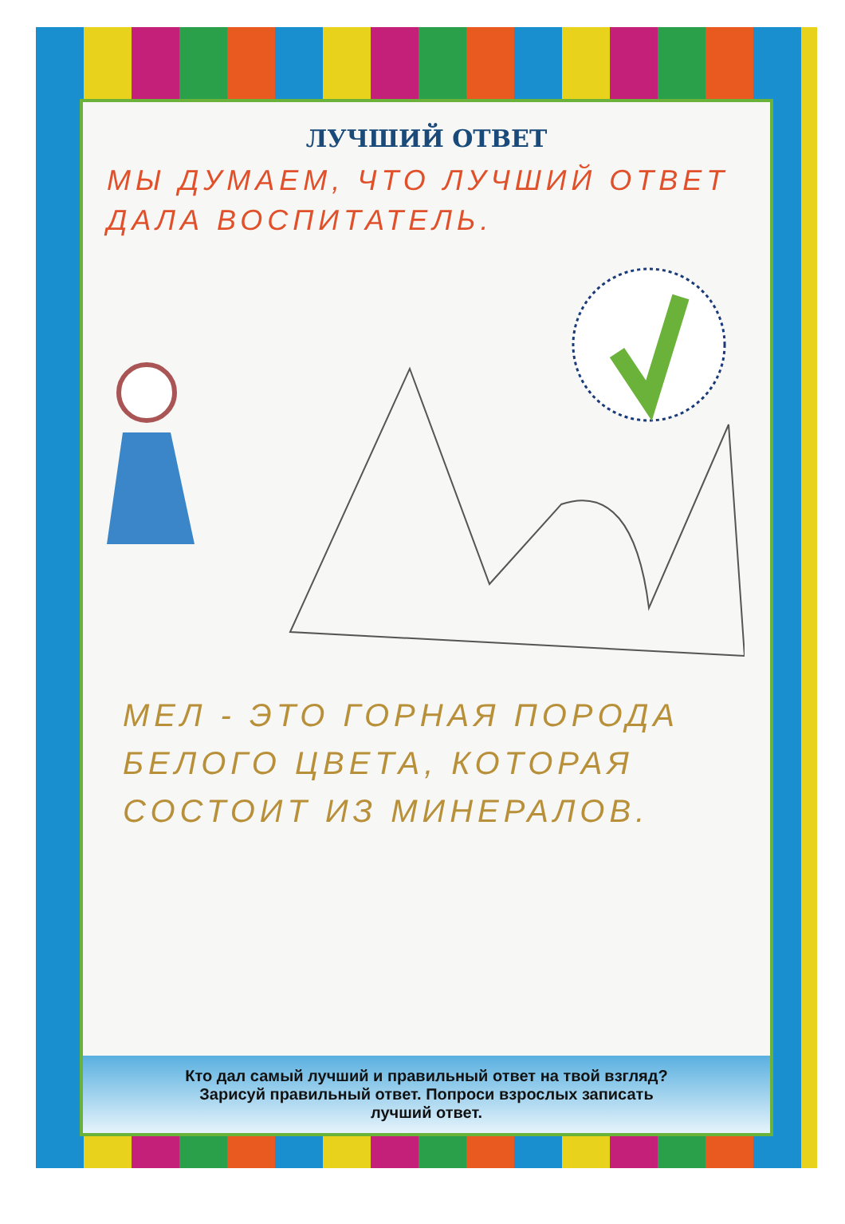ЛУЧШИЙ ОТВЕТ
МЫ ДУМАЕМ, ЧТО ЛУЧШИЙ ОТВЕТ
ДАЛА ВОСПИТАТЕЛЬ.
МЕЛ - ЭТО ГОРНАЯ ПОРОДА
БЕЛОГО ЦВЕТА, КОТОРАЯ
СОСТОИТ ИЗ МИНЕРАЛОВ.
Кто дал самый лучший и правильный ответ на твой взгляд?
Зарисуй правильный ответ. Попроси взрослых записать
лучший ответ.